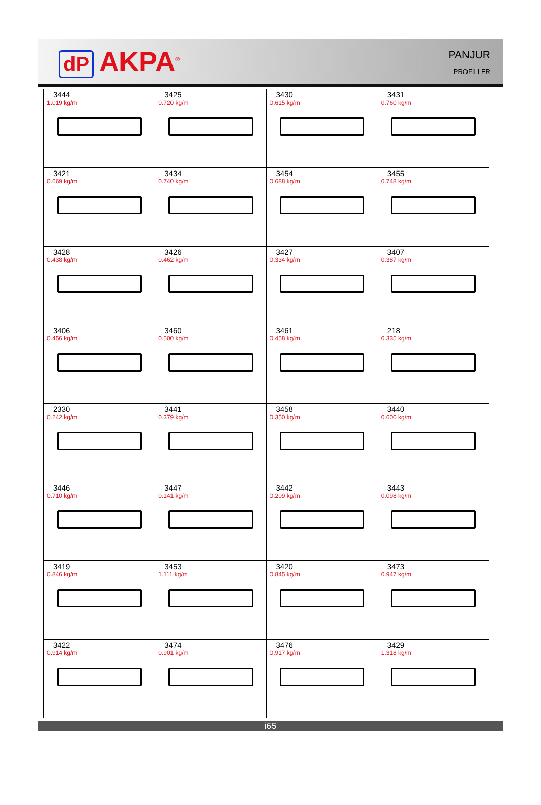dP AKPA<sup>®</sup>
PANJUR
PROFİLLER
| 3444 1.019 kg/m | 3425 0.720 kg/m | 3430 0.615 kg/m | 3431 0.760 kg/m |
| 3421 0.669 kg/m | 3434 0.740 kg/m | 3454 0.688 kg/m | 3455 0.748 kg/m |
| 3428 0.438 kg/m | 3426 0.462 kg/m | 3427 0.334 kg/m | 3407 0.387 kg/m |
| 3406 0.456 kg/m | 3460 0.500 kg/m | 3461 0.458 kg/m | 218 0.335 kg/m |
| 2330 0.242 kg/m | 3441 0.379 kg/m | 3458 0.350 kg/m | 3440 0.600 kg/m |
| 3446 0.710 kg/m | 3447 0.141 kg/m | 3442 0.209 kg/m | 3443 0.098 kg/m |
| 3419 0.846 kg/m | 3453 1.111 kg/m | 3420 0.845 kg/m | 3473 0.947 kg/m |
| 3422 0.914 kg/m | 3474 0.901 kg/m | 3476 0.917 kg/m | 3429 1.318 kg/m |
i65